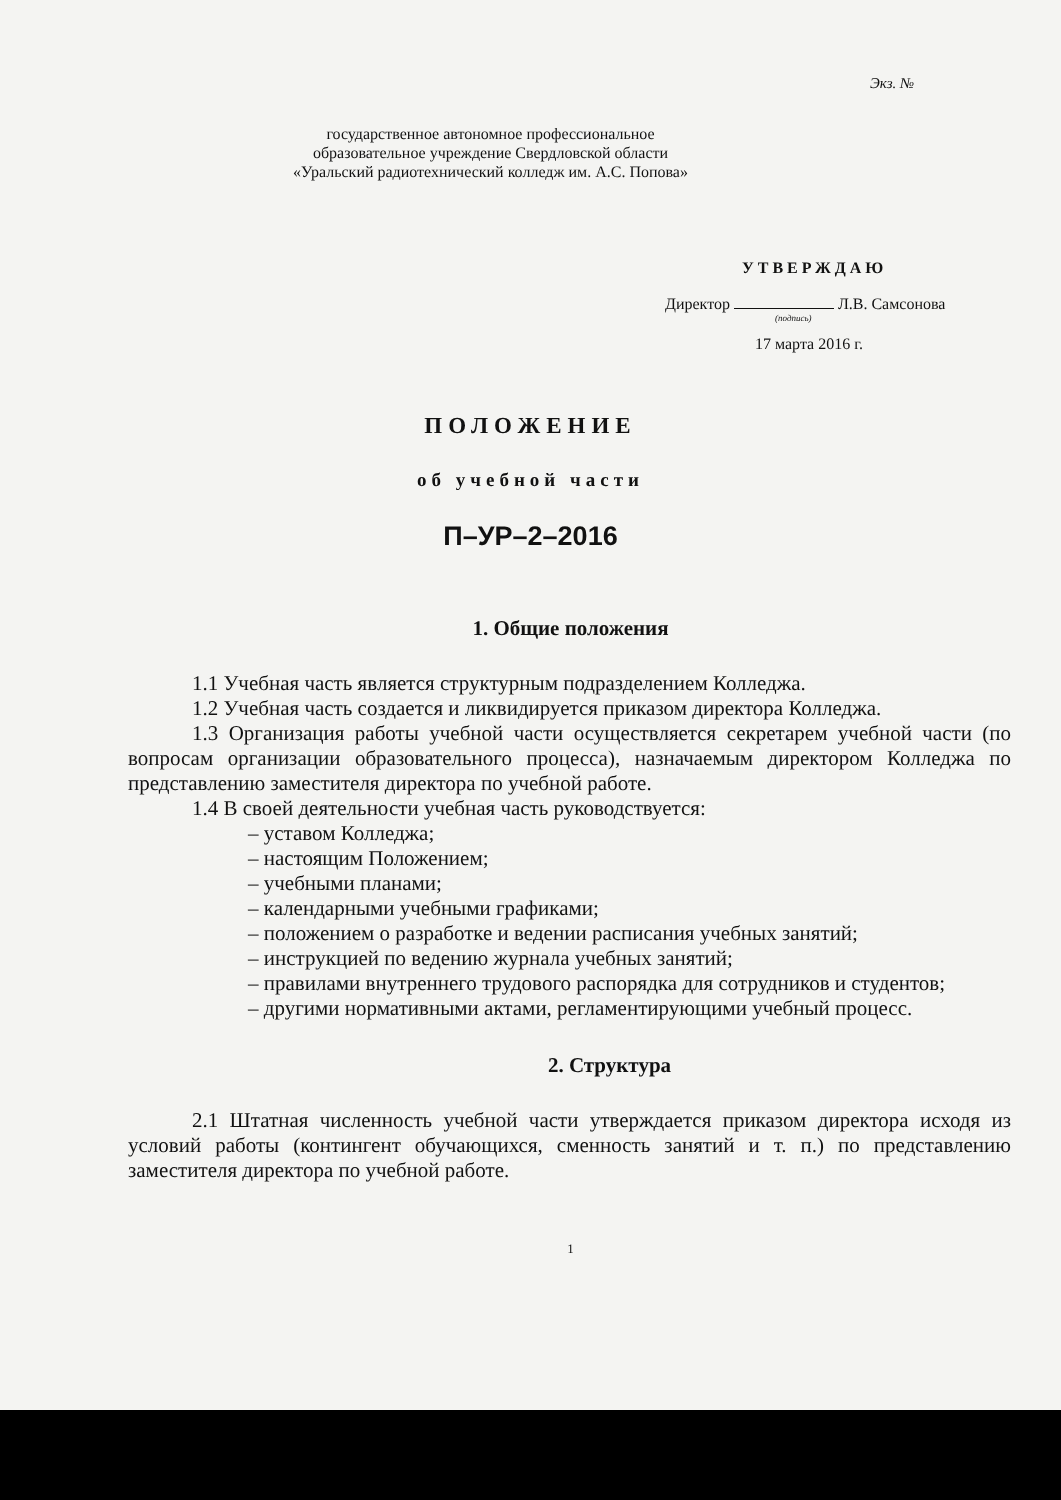Экз. №
государственное автономное профессиональное
образовательное учреждение Свердловской области
«Уральский радиотехнический колледж им. А.С. Попова»
УТВЕРЖДАЮ
Директор Л.В. Самсонова
(подпись)
17 марта 2016 г.
ПОЛОЖЕНИЕ
об учебной части
П–УР–2–2016
1. Общие положения
1.1 Учебная часть является структурным подразделением Колледжа.
1.2 Учебная часть создается и ликвидируется приказом директора Колледжа.
1.3 Организация работы учебной части осуществляется секретарем учебной части (по вопросам организации образовательного процесса), назначаемым директором Колледжа по представлению заместителя директора по учебной работе.
1.4 В своей деятельности учебная часть руководствуется:
– уставом Колледжа;
– настоящим Положением;
– учебными планами;
– календарными учебными графиками;
– положением о разработке и ведении расписания учебных занятий;
– инструкцией по ведению журнала учебных занятий;
– правилами внутреннего трудового распорядка для сотрудников и студентов;
– другими нормативными актами, регламентирующими учебный процесс.
2. Структура
2.1 Штатная численность учебной части утверждается приказом директора исходя из условий работы (контингент обучающихся, сменность занятий и т. п.) по представлению заместителя директора по учебной работе.
1